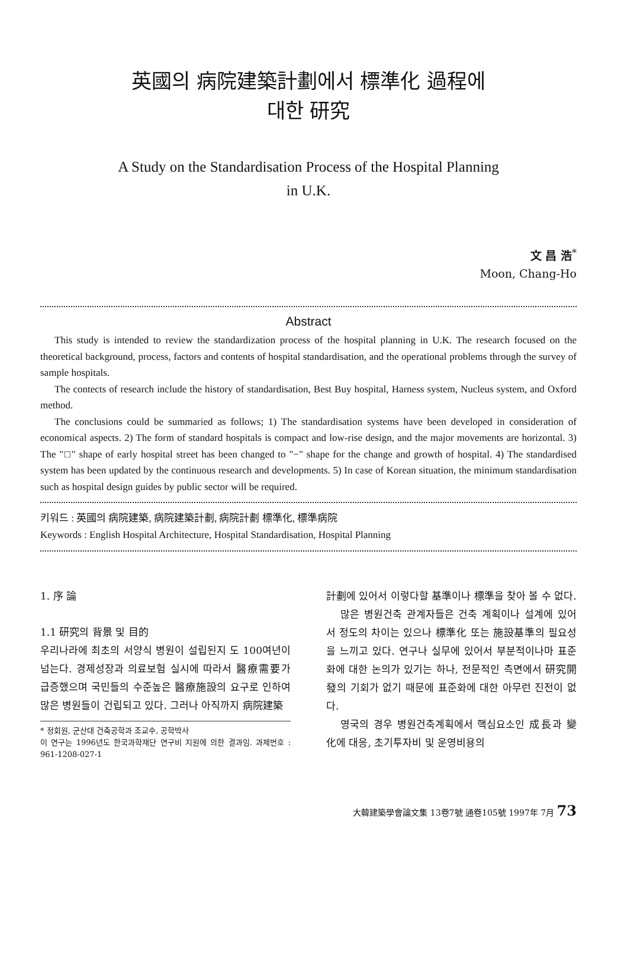英國의 病院建築計劃에서 標準化 過程에
대한 研究
A Study on the Standardisation Process of the Hospital Planning
in U.K.
文 昌 浩<sup>*</sup>
Moon, Chang-Ho
Abstract
This study is intended to review the standardization process of the hospital planning in U.K. The research focused on the theoretical background, process, factors and contents of hospital standardisation, and the operational problems through the survey of sample hospitals.
The contects of research include the history of standardisation, Best Buy hospital, Harness system, Nucleus system, and Oxford method.
The conclusions could be summaried as follows; 1) The standardisation systems have been developed in consideration of economical aspects. 2) The form of standard hospitals is compact and low-rise design, and the major movements are horizontal. 3) The "□" shape of early hospital street has been changed to "−" shape for the change and growth of hospital. 4) The standardised system has been updated by the continuous research and developments. 5) In case of Korean situation, the minimum standardisation such as hospital design guides by public sector will be required.
키워드 : 英國의 病院建築, 病院建築計劃, 病院計劃 標準化, 標準病院
Keywords : English Hospital Architecture, Hospital Standardisation, Hospital Planning
1. 序 論
1.1 研究의 背景 및 目的
우리나라에 최초의 서양식 병원이 설립된지 도 100여년이 넘는다. 경제성장과 의료보험 실시에 따라서 醫療需要가 급증했으며 국민들의 수준높은 醫療施設의 요구로 인하여 많은 병원들이 건립되고 있다. 그러나 아직까지 病院建築
* 정회원, 군산대 건축공학과 조교수, 공학박사
이 연구는 1996년도 한국과학재단 연구비 지원에 의한 결과임. 과제번호 : 961-1208-027-1
計劃에 있어서 이렇다할 基準이나 標準을 찾아 볼 수 없다.
많은 병원건축 관계자들은 건축 계획이나 설계에 있어서 정도의 차이는 있으나 標準化 또는 施設基準의 필요성을 느끼고 있다. 연구나 실무에 있어서 부분적이나마 표준화에 대한 논의가 있기는 하나, 전문적인 측면에서 研究開發의 기회가 없기 때문에 표준화에 대한 아무런 진전이 없다.
영국의 경우 병원건축계획에서 핵심요소인 成長과 變化에 대응, 초기투자비 및 운영비용의
大韓建築學會論文集 13卷7號 通卷105號 1997年 7月 73